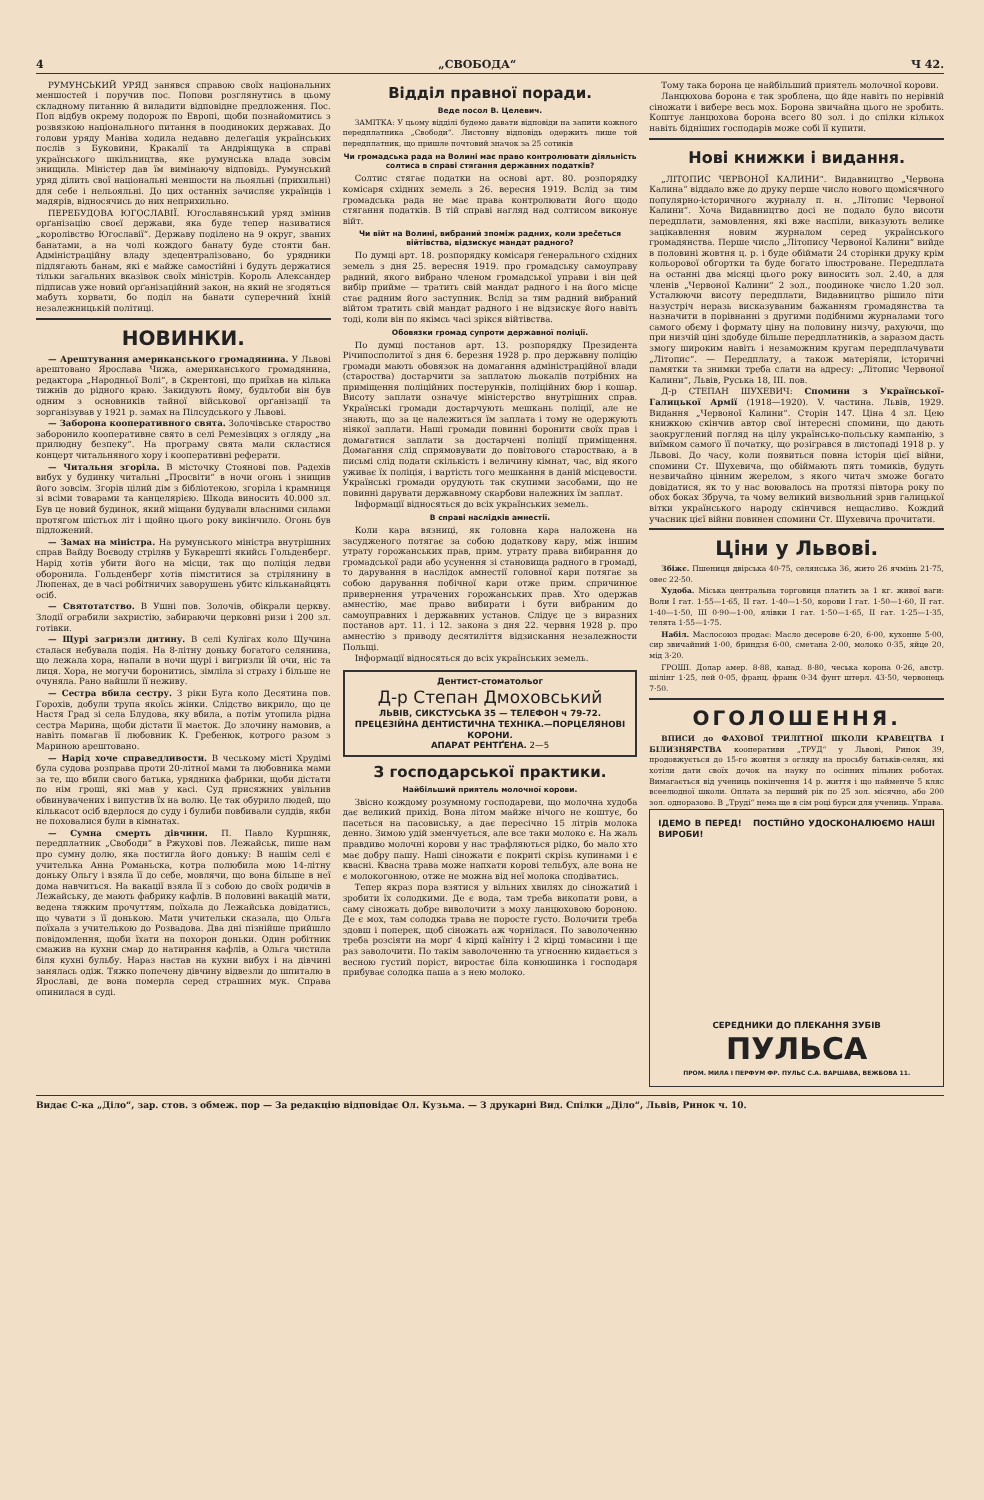4 „СВОБОДА“Ч 42.
РУМУНСЬКИЙ УРЯД занявся справою своїх національних меншостей і поручив пос. Попови розглянутись в цьому складному питанню й виладити відповідне предложення. Пос. Поп відбув окрему подорож по Европі, щоби познайомитись з розвязкою національного питання в поодиноких державах. До голови уряду Маніва ходила недавно делеґація українських послів з Буковини, Кракалії та Андріящука в справі українського шкільництва, яке румунська влада зовсім знищила. Міністер дав їм вимінаючу відповідь. Румунський уряд ділить свої національні меншости на льояльні (прихильні) для себе і нельояльні. До цих останніх зачисляє українців і мадярів, відносячись до них неприхильно.
ПЕРЕБУДОВА ЮГОСЛАВІЇ. Югославянський уряд змінив орґанізацію своєї держави, яка буде тепер називатися „королівство Югославії“. Державу поділено на 9 округ, званих банатами, а на чолі кождого банату буде стояти бан. Адміністраційну владу здецентралізовано, бо урядники підлягають банам, які є майже самостійні і будуть держатися тільки загальних вказівок своїх міністрів. Король Александер підписав уже новий орґанізаційний закон, на який не згодяться мабуть хорвати, бо поділ на банати суперечний їхній незалежницькій політиці.
НОВИНКИ.
— Арештування американського громадянина. У Львові арештовано Ярослава Чижа, американського громадянина, редактора „Народньої Волі“, в Скрентоні, що приїхав на кілька тижнів до рідного краю. Закидують йому, будьтоби він був одним з основників тайної військової орґанізації та зорганізував у 1921 р. замах на Пілсудського у Львові.
— Заборона кооперативного свята. Золочівське староство заборонило кооперативне свято в селі Ремезівцях з огляду „на прилюдну безпеку“. На програму свята мали скластися концерт читальняного хору і кооперативні реферати.
— Читальня згоріла. В місточку Стоянові пов. Радехів вибух у будинку читальні „Просвіти“ в ночи огонь і знищив його зовсім. Згорів цілий дім з бібліотекою, згоріла і крамниця зі всіми товарами та канцелярією. Шкода виносить 40.000 зл. Був це новий будинок, який міщани будували власними силами протягом шістьох літ і щойно цього року викінчило. Огонь був підложений.
— Замах на міністра. На румунського міністра внутрішних справ Вайду Воєводу стріляв у Букарешті якийсь Гольденберг. Нарід хотів убити його на місци, так що поліція ледви оборонила. Гольденберг хотів пімститися за стрілянину в Люпенах, де в часі робітничих заворушень убитс кільканайцять осіб.
— Святотатство. В Ушні пов. Золочів, обікрали церкву. Злодії ограбили захристію, забираючи церковні ризи і 200 зл. готівки.
— Щурі загризли дитину. В селі Кулігах коло Щучина сталася небувала подія. На 8-літну доньку богатого селянина, що лежала хора, напали в ночи щурі і вигризли їй очи, ніс та лиця. Хора, не могучи боронитись, зімліла зі страху і більше не очуняла. Рано найшли її неживу.
— Сестра вбила сестру. З ріки Буга коло Десятина пов. Горохів, добули трупа якоїсь жінки. Слідство викрило, що це Настя Град зі села Блудова, яку вбила, а потім утопила рідна сестра Марина, щоби дістати її маєток. До злочину намовив, а навіть помагав її любовник К. Гребенюк, котрого разом з Мариною арештовано.
— Нарід хоче справедливости. В чеському місті Хрудімі була судова розправа проти 20-літної мами та любовника мами за те, що вбили свого батька, урядника фабрики, щоби дістати по нім гроші, які мав у касі. Суд присяжних увільнив обвинувачених і випустив їх на волю. Це так обурило людей, що кількасот осіб вдерлося до суду і булиби повбивали суддів, якби не поховалися були в кімнатах.
— Сумна смерть дівчини. П. Павло Куршняк, передплатник „Свободи“ в Ржухові пов. Лежайськ, пише нам про сумну долю, яка постигла його доньку: В нашім селі є учителька Анна Романьска, котра полюбила мою 14-літну доньку Ольгу і взяла її до себе, мовлячи, що вона більше в неї дома навчиться. На вакації взяла її з собою до своїх родичів в Лежайську, де мають фабрику кафлів. В половині вакацій мати, ведена тяжким прочуттям, поїхала до Лежайська довідатись, що чувати з її донькою. Мати учительки сказала, що Ольга поїхала з учителькою до Розвадова. Два дні пізнійше прийшло повідомлення, щоби їхати на похорон доньки. Один робітник смажив на кухни смар до натирання кафлів, а Ольга чистила біля кухні бульбу. Нараз настав на кухни вибух і на дівчині занялась одіж. Тяжко попечену дівчину відвезли до шпиталю в Ярославі, де вона померла серед страшних мук. Справа опинилася в суді.
Відділ правної поради.
Веде посол В. Целевич.
ЗАМІТКА: У цьому відділі будемо давати відповіди на запити кожного передплатника „Свободи“. Листовну відповідь одержить лише той передплатник, що пришле почтовий значок за 25 сотиків
Чи громадська рада на Волині має право контролювати діяльність солтиса в справі стягання державних податків?
Солтис стягає податки на основі арт. 80. розпорядку комісаря східних земель з 26. вересня 1919. Вслід за тим громадська рада не має права контролювати його щодо стягання податків. В тій справі нагляд над солтисом виконує війт.
Чи війт на Волині, вибраний зпоміж радних, коли зрečеться війтівства, відзискує мандат радного?
По думці арт. 18. розпорядку комісаря ґенерального східних земель з дня 25. вересня 1919. про громадську самоуправу радний, якого вибрано членом громадської управи і він цей вибір прийме — тратить свій мандат радного і на його місце стає радним його заступник. Вслід за тим радний вибраний війтом тратить свій мандат радного і не відзискує його навіть тоді, коли він по якімсь часі зрікся війтівства.
Обовязки громад супроти державної поліції.
По думці постанов арт. 13. розпорядку Президента Річипосполитої з дня 6. березня 1928 р. про державну поліцію громади мають обовязок на домагання адміністраційної влади (староства) достарчити за заплатою льокалів потрібних на приміщення поліційних постерунків, поліційних бюр і кошар. Висоту заплати означує міністерство внутрішних справ. Українські громади достарчують мешкань поліції, але не знають, що за це належиться їм заплата і тому не одержують ніякої заплати. Наші громади повинні боронити своїх прав і домагатися заплати за достарчені поліції приміщення. Домагання слід спрямовувати до повітового старостваю, а в письмі слід подати скількість і величину кімнат, час, від якого уживає їх поліція, і вартість того мешкання в даній місцевости. Українські громади орудують так скупими засобами, що не повинні дарувати державному скарбови належних їм заплат.
Інформації відносяться до всіх українських земель.
В справі наслідків амнестії.
Коли кара вязниці, як головна кара наложена на засудженого потягає за собою додаткову кару, між іншим утрату горожанських прав, прим. утрату права вибирання до громадської ради або усунення зі становища радного в громаді, то дарування в наслідок амнестії головної кари потягає за собою дарування побічної кари отже прим. спричинює привернення утрачених горожанських прав. Хто одержав амнестію, має право вибирати і бути вибраним до самоуправних і державних установ. Слідує це з виразних постанов арт. 11. і 12. закона з дня 22. червня 1928 р. про амнестію з приводу десятиліття відзискання незалежности Польщі.
Інформації відносяться до всіх українських земель.
Дентист-стоматольог
Д-р Степан Дмоховський
ЛЬВІВ, СИКСТУСЬКА 35 — ТЕЛЕФОН ч 79-72.
ПРЕЦЕЗІЙНА ДЕНТИСТИЧНА ТЕХНІКА.—ПОРЦЕЛЯНОВІ КОРОНИ.
АПАРАТ РЕНТҐЕНА. 2—5
З господарської практики.
Найбільший приятель молочної корови.
Звісно кождому розумному господареви, що молочна худоба дає великий прихід. Вона літом майже нічого не коштує, бо пасеться на пасовиську, а дає пересічно 15 літрів молока денно. Зимою удій зменчується, але все таки молоко є. На жаль правдиво молочні корови у нас трафляються рідко, бо мало хто має добру пашу. Наші сіножати є покриті скрізь купинами і є квасні. Квасна трава може напхати корові тельбух, але вона не є молокогонною, отже не можна від неї молока сподіватись.
Тепер якраз пора взятися у вільних хвилях до сіножатий і зробити їх солодкими. Де є вода, там треба викопати рови, а саму сіножать добре виволочити з моху ланцюховою бороною. Де є мох, там солодка трава не поросте густо. Волочити треба здовш і поперек, щоб сіножать аж чорнілася. По заволоченню треба розсіяти на морґ 4 кірці каїніту і 2 кірці томасини і ще раз заволочити. По такім заволоченню та угноєнню кидається з весною густий поріст, виростає біла конюшинка і господаря прибуває солодка паша а з нею молоко.
Тому така борона це найбільший приятель молочної корови.
Ланцюхова борона є так зроблена, що йде навіть по нерівній сіножати і вибере весь мох. Борона звичайна цього не зробить. Коштує ланцюхова борона всего 80 зол. і до спілки кількох навіть бідніших господарів може собі її купити.
Нові книжки і видання.
„ЛІТОПИС ЧЕРВОНОЇ КАЛИНИ“. Видавництво „Червона Калина“ віддало вже до друку перше число нового щомісячного популярно-історичного журналу п. н. „Літопис Червоної Калини“. Хоча Видавництво досі не подало було висоти передплати, замовлення, які вже наспіли, виказують велике зацікавлення новим журналом серед українського громадянства. Перше число „Літопису Червоної Калини“ вийде в половині жовтня ц. р. і буде обіймати 24 сторінки друку крім кольорової обгортки та буде богато ілюстроване. Передплата на останні два місяці цього року виносить зол. 2.40, а для членів „Червоної Калини“ 2 зол., поодиноке число 1.20 зол. Усталюючи висоту передплати, Видавництво рішило піти назустріч неразь висказуваним бажанням громадянства та назначити в порівнанні з другими подібними журналами того самого обєму і формату ціну на половину низчу, рахуючи, що при низчій ціні здобуде більше передплатників, а заразом дасть змогу широким навіть і незаможним кругам передплачувати „Літопис“. — Передплату, а також матеріяли, історичні памятки та знимки треба слати на адресу: „Літопис Червоної Калини“, Львів, Руська 18, III. пов.
Д-р СТЕПАН ШУХЕВИЧ: Спомини з Української-Галицької Армії (1918—1920). V. частина. Львів, 1929. Видання „Червоної Калини“. Сторін 147. Ціна 4 зл. Цею книжкою скінчив автор свої інтересні спомини, що дають заокруглений погляд на цілу українсько-польську кампанію, з виїмком самого її початку, що розігрався в листопаді 1918 р. у Львові. До часу, коли появиться повна історія цієї війни, спомини Ст. Шухевича, що обіймають пять томиків, будуть незвичайно цінним жерелом, з якого читач зможе богато довідатися, як то у нас воювалось на протязі півтора року по обох боках Збруча, та чому великий визвольний зрив галицької вітки українського народу скінчився нещасливо. Кождий учасник цієї війни повинен спомини Ст. Шухевича прочитати.
Ціни у Львові.
Збіжє. Пшениця двірська 40·75, селянська 36, жито 26 ячмінь 21·75, овес 22·50.
Худоба. Міська центральна торговиця платить за 1 кг. живої ваги: Воли I гат. 1·55—1·65, II гат. 1·40—1·50, корови I гат. 1·50—1·60, II гат. 1·40—1·50, III 0·90—1·00, ялівки I гат. 1·50—1·65, II гат. 1·25—1·35, телята 1·55—1·75.
Набіл. Маслосоюз продає: Масло десерове 6·20, 6·00, кухонне 5·00, сир звичайний 1·00, бриндзя 6·00, сметана 2·00, молоко 0·35, яйце 20, мід 3·20.
ГРОШІ. Долар амер. 8·88, канад. 8·80, чеська корона 0·26, австр. шілінг 1·25, лей 0·05, франц. франк 0·34 фунт штерл. 43·50, червонець 7·50.
ОГОЛОШЕННЯ.
ВПИСИ до ФАХОВОЇ ТРИЛІТНОЇ ШКОЛИ КРАВЕЦТВА І БІЛИЗНЯРСТВА кооперативи „ТРУД“ у Львові, Ринок 39, продовжується до 15-го жовтня з огляду на просьбу батьків-селян, які хотіли дати своїх дочок на науку по осінних пільних роботах. Вимагається від учениць покінчення 14 р. життя і що найменче 5 кляс всеелюдної школи. Оплата за перший рік по 25 зол. місячно, або 200 зол. одноразово. В „Труді“ нема ще в сім році бурси для учениць. Управа.
ІДЕМО В ПЕРЕД! ПОСТІЙНО УДОСКОНАЛЮЄМО НАШІ ВИРОБИ!
СЕРЕДНИКИ ДО ПЛЕКАННЯ ЗУБІВ
ПУЛЬСА
ПРОМ. МИЛА І ПЕРФУМ ФР. ПУЛЬС С.А. ВАРШАВА, ВЕЖБОВА 11.
Видає С-ка „Діло“, зар. стов. з обмеж. пор — За редакцію відповідає Ол. Кузьма. — З друкарні Вид. Спілки „Діло“, Львів, Ринок ч. 10.